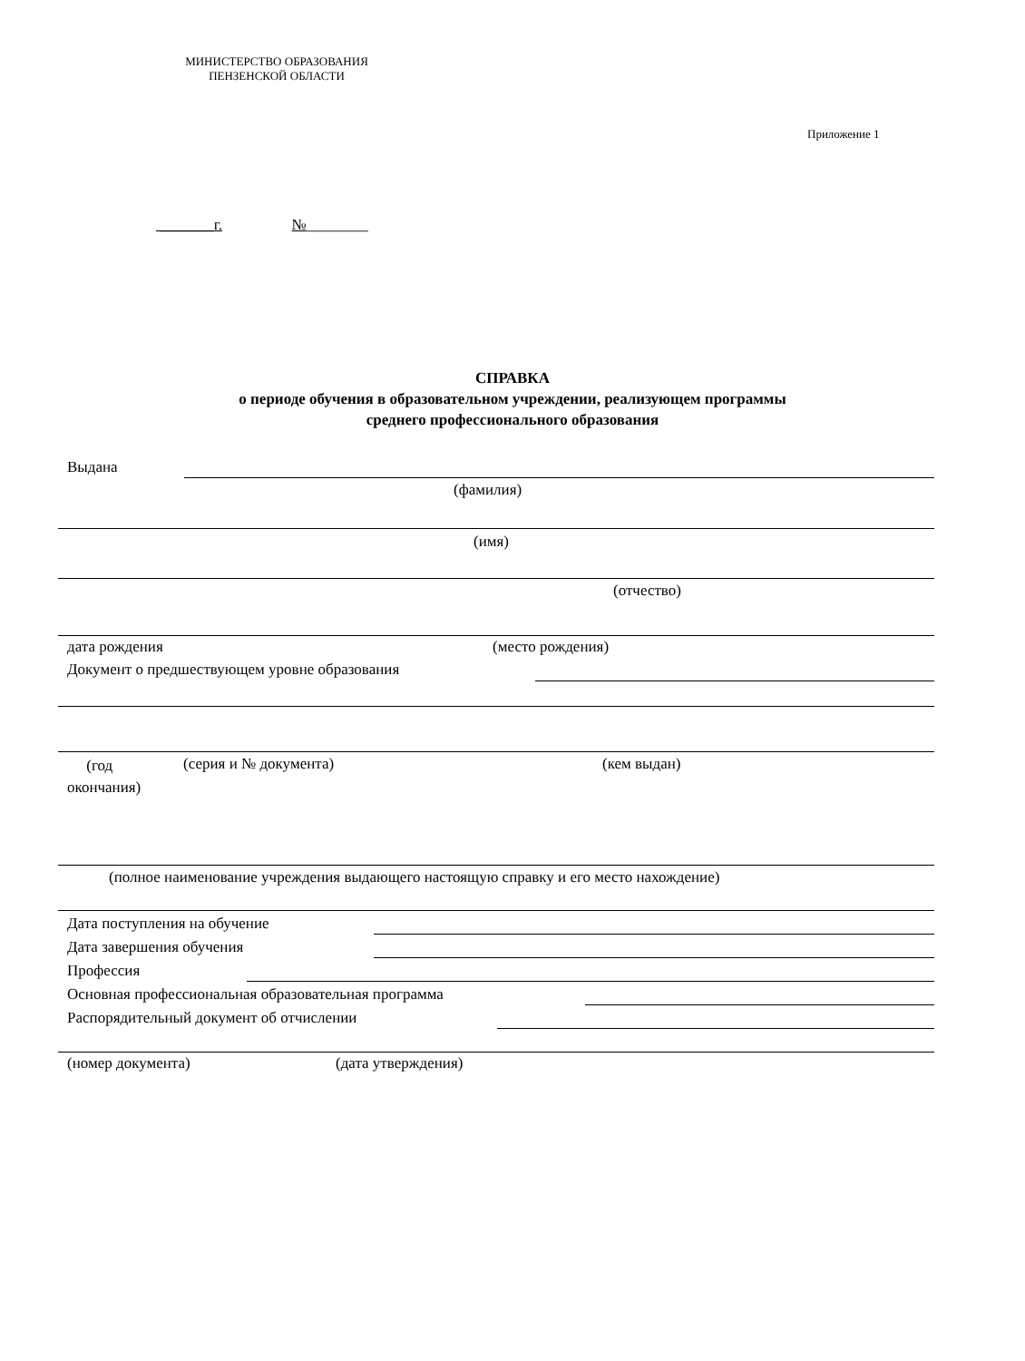МИНИСТЕРСТВО ОБРАЗОВАНИЯ
ПЕНЗЕНСКОЙ ОБЛАСТИ
Приложение 1
_______г. №________
СПРАВКА
о периоде обучения в образовательном учреждении, реализующем программы
среднего профессионального образования
Выдана
(фамилия)
(имя)
(отчество)
дата рождения (место рождения)
Документ о предшествующем уровне образования
(год окончания)
(серия и № документа) (кем выдан)
(полное наименование учреждения выдающего настоящую справку и его место нахождение)
Дата поступления на обучение
Дата завершения обучения
Профессия
Основная профессиональная образовательная программа
Распорядительный документ об отчислении
(номер документа) (дата утверждения)